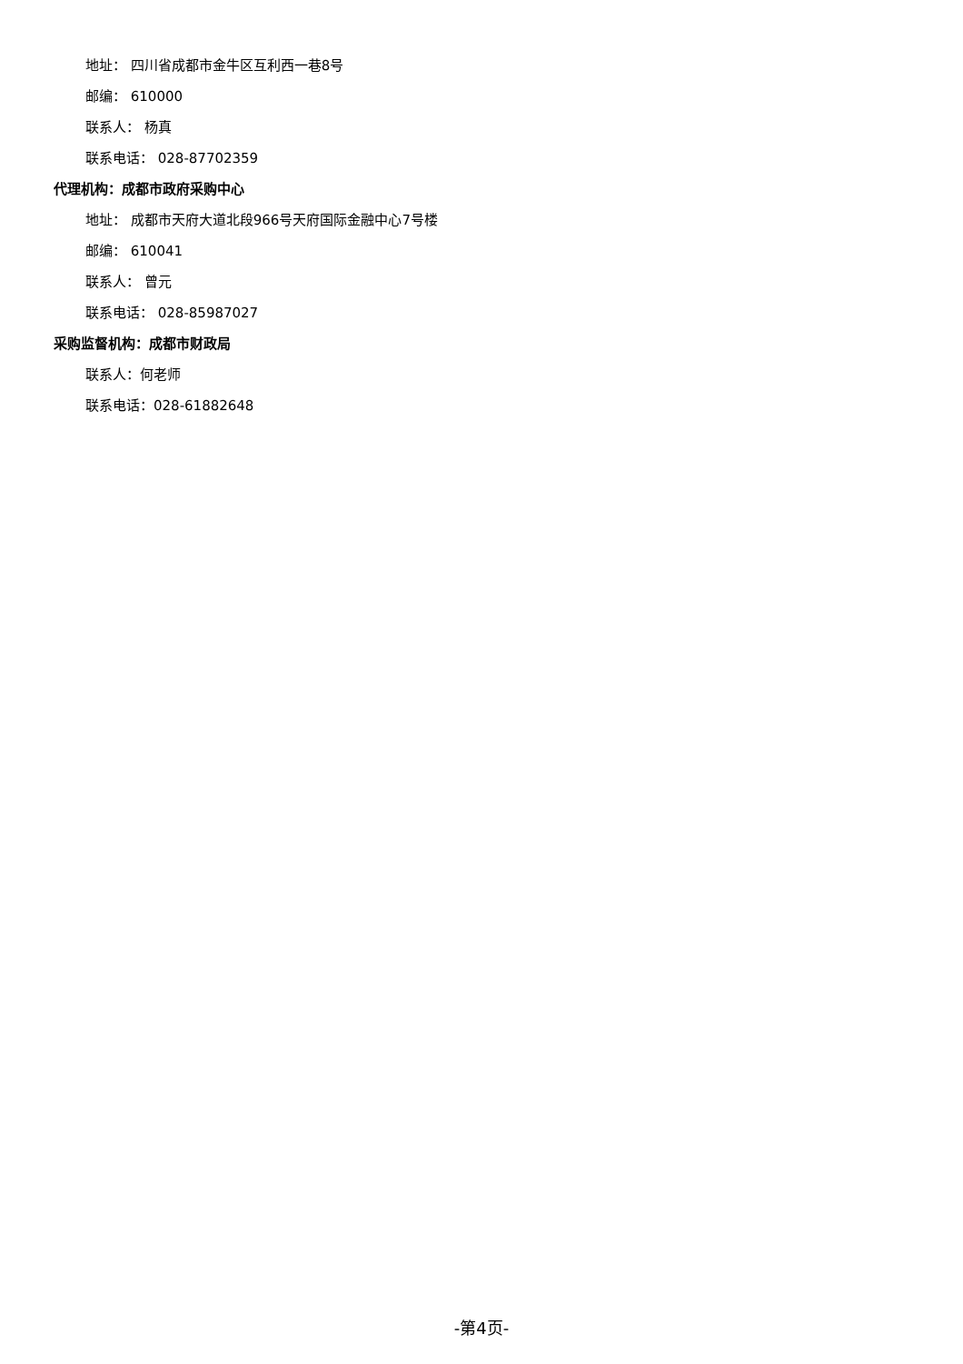地址： 四川省成都市金牛区互利西一巷8号
邮编： 610000
联系人： 杨真
联系电话： 028-87702359
代理机构：成都市政府采购中心
地址： 成都市天府大道北段966号天府国际金融中心7号楼
邮编： 610041
联系人： 曾元
联系电话： 028-85987027
采购监督机构：成都市财政局
联系人：何老师
联系电话：028-61882648
-第4页-